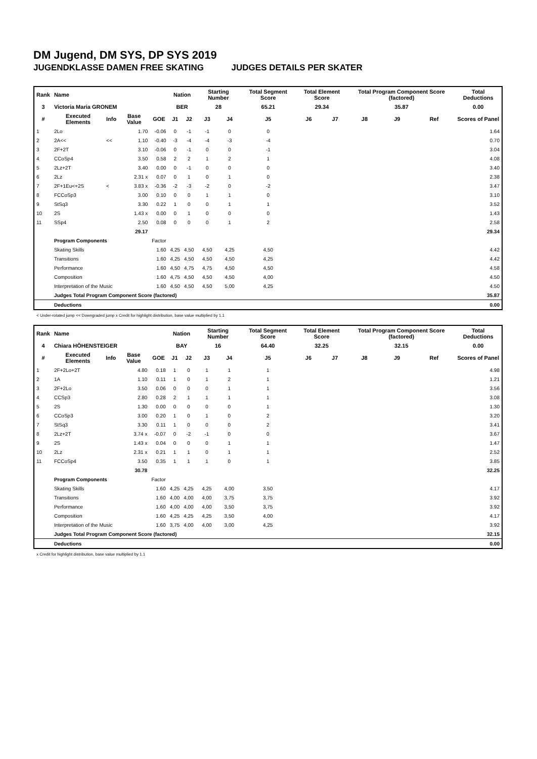DM Jugend, DM SYS, DP SYS 2019
JUGENDKLASSE DAMEN FREE SKATING JUDGES DETAILS PER SKATER
| Rank | Name | | | | Nation | | Starting Number | | Total Segment Score | Total Element Score | | Total Program Component Score (factored) | | | Total Deductions |
| --- | --- | --- | --- | --- | --- | --- | --- | --- | --- | --- | --- | --- | --- | --- | --- |
| 3 | Victoria Maria GRONEM | | | | BER | | 28 | | 65.21 | 29.34 | | 35.87 | | | 0.00 |
| # | Executed Elements | Info | Base Value | GOE | J1 | J2 | J3 | J4 | J5 | J6 | J7 | J8 | J9 | Ref | Scores of Panel |
| 1 | 2Lo | | 1.70 | -0.06 | 0 | -1 | -1 | 0 | 0 | | | | | | 1.64 |
| 2 | 2A<< | << | 1.10 | -0.40 | -3 | -4 | -4 | -3 | -4 | | | | | | 0.70 |
| 3 | 2F+2T | | 3.10 | -0.06 | 0 | -1 | 0 | 0 | -1 | | | | | | 3.04 |
| 4 | CCoSp4 | | 3.50 | 0.58 | 2 | 2 | 1 | 2 | 1 | | | | | | 4.08 |
| 5 | 2Lz+2T | | 3.40 | 0.00 | 0 | -1 | 0 | 0 | 0 | | | | | | 3.40 |
| 6 | 2Lz | | 2.31 x | 0.07 | 0 | 1 | 0 | 1 | 0 | | | | | | 2.38 |
| 7 | 2F+1Eu<+2S | < | 3.83 x | -0.36 | -2 | -3 | -2 | 0 | -2 | | | | | | 3.47 |
| 8 | FCCoSp3 | | 3.00 | 0.10 | 0 | 0 | 1 | 1 | 0 | | | | | | 3.10 |
| 9 | StSq3 | | 3.30 | 0.22 | 1 | 0 | 0 | 1 | 1 | | | | | | 3.52 |
| 10 | 2S | | 1.43 x | 0.00 | 0 | 1 | 0 | 0 | 0 | | | | | | 1.43 |
| 11 | SSp4 | | 2.50 | 0.08 | 0 | 0 | 0 | 1 | 2 | | | | | | 2.58 |
| | | | 29.17 | | | | | | | | | | | | 29.34 |
| | Program Components | | | Factor | | | | | | | | | | | |
| | Skating Skills | | | 1.60 | 4,25 | 4,50 | 4,50 | 4,25 | 4,50 | | | | | | 4.42 |
| | Transitions | | | 1.60 | 4,25 | 4,50 | 4,50 | 4,50 | 4,25 | | | | | | 4.42 |
| | Performance | | | 1.60 | 4,50 | 4,75 | 4,75 | 4,50 | 4,50 | | | | | | 4.58 |
| | Composition | | | 1.60 | 4,75 | 4,50 | 4,50 | 4,50 | 4,00 | | | | | | 4.50 |
| | Interpretation of the Music | | | 1.60 | 4,50 | 4,50 | 4,50 | 5,00 | 4,25 | | | | | | 4.50 |
| | Judges Total Program Component Score (factored) | | | | | | | | | | | | | | 35.87 |
| | Deductions | | | | | | | | | | | | | | 0.00 |
< Under-rotated jump << Downgraded jump x Credit for highlight distribution, base value multiplied by 1.1
| Rank | Name | | | | Nation | | Starting Number | | Total Segment Score | Total Element Score | | Total Program Component Score (factored) | | | Total Deductions |
| --- | --- | --- | --- | --- | --- | --- | --- | --- | --- | --- | --- | --- | --- | --- | --- |
| 4 | Chiara HÖHENSTEIGER | | | | BAY | | 16 | | 64.40 | 32.25 | | 32.15 | | | 0.00 |
| # | Executed Elements | Info | Base Value | GOE | J1 | J2 | J3 | J4 | J5 | J6 | J7 | J8 | J9 | Ref | Scores of Panel |
| 1 | 2F+2Lo+2T | | 4.80 | 0.18 | 1 | 0 | 1 | 1 | 1 | | | | | | 4.98 |
| 2 | 1A | | 1.10 | 0.11 | 1 | 0 | 1 | 2 | 1 | | | | | | 1.21 |
| 3 | 2F+2Lo | | 3.50 | 0.06 | 0 | 0 | 0 | 1 | 1 | | | | | | 3.56 |
| 4 | CCSp3 | | 2.80 | 0.28 | 2 | 1 | 1 | 1 | 1 | | | | | | 3.08 |
| 5 | 2S | | 1.30 | 0.00 | 0 | 0 | 0 | 0 | 1 | | | | | | 1.30 |
| 6 | CCoSp3 | | 3.00 | 0.20 | 1 | 0 | 1 | 0 | 2 | | | | | | 3.20 |
| 7 | StSq3 | | 3.30 | 0.11 | 1 | 0 | 0 | 0 | 2 | | | | | | 3.41 |
| 8 | 2Lz+2T | | 3.74 x | -0.07 | 0 | -2 | -1 | 0 | 0 | | | | | | 3.67 |
| 9 | 2S | | 1.43 x | 0.04 | 0 | 0 | 0 | 1 | 1 | | | | | | 1.47 |
| 10 | 2Lz | | 2.31 x | 0.21 | 1 | 1 | 0 | 1 | 1 | | | | | | 2.52 |
| 11 | FCCoSp4 | | 3.50 | 0.35 | 1 | 1 | 1 | 0 | 1 | | | | | | 3.85 |
| | | | 30.78 | | | | | | | | | | | | 32.25 |
| | Program Components | | | Factor | | | | | | | | | | | |
| | Skating Skills | | | 1.60 | 4,25 | 4,25 | 4,25 | 4,00 | 3,50 | | | | | | 4.17 |
| | Transitions | | | 1.60 | 4,00 | 4,00 | 4,00 | 3,75 | 3,75 | | | | | | 3.92 |
| | Performance | | | 1.60 | 4,00 | 4,00 | 4,00 | 3,50 | 3,75 | | | | | | 3.92 |
| | Composition | | | 1.60 | 4,25 | 4,25 | 4,25 | 3,50 | 4,00 | | | | | | 4.17 |
| | Interpretation of the Music | | | 1.60 | 3,75 | 4,00 | 4,00 | 3,00 | 4,25 | | | | | | 3.92 |
| | Judges Total Program Component Score (factored) | | | | | | | | | | | | | | 32.15 |
| | Deductions | | | | | | | | | | | | | | 0.00 |
x Credit for highlight distribution, base value multiplied by 1.1